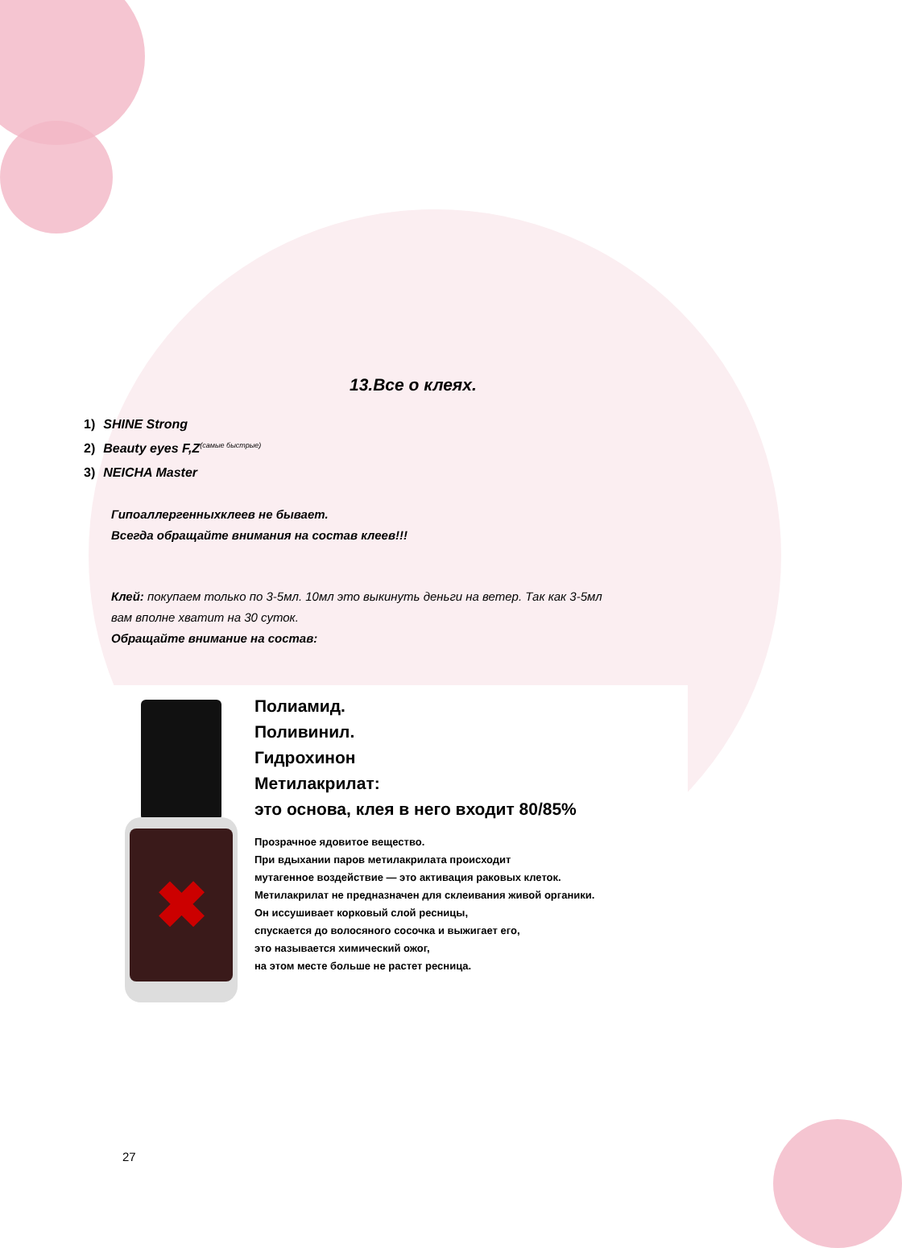13.Все о клеях.
1) SHINE Strong
2) Beauty eyes F,Z<sup>(самые быстрые)</sup>
3) NEICHA Master
Гипоаллергенныхклеев не бывает.
Всегда обращайте внимания на состав клеев!!!
Клей: покупаем только по 3-5мл. 10мл это выкинуть деньги на ветер. Так как 3-5мл
вам вполне хватит на 30 суток.
Обращайте внимание на состав:
✖
Полиамид.
Поливинил.
Гидрохинон
Метилакрилат:
это основа, клея в него входит 80/85%
Прозрачное ядовитое вещество.
При вдыхании паров метилакрилата происходит
мутагенное воздействие — это активация раковых клеток.
Метилакрилат не предназначен для склеивания живой органики.
Он иссушивает корковый слой ресницы,
спускается до волосяного сосочка и выжигает его,
это называется химический ожог,
на этом месте больше не растет ресница.
27